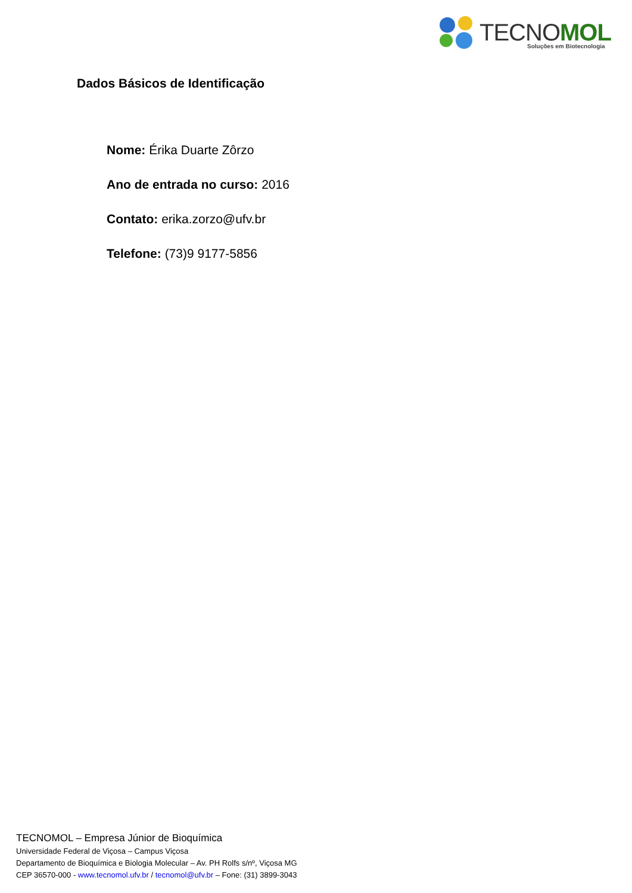TECNOMOL Soluções em Biotecnologia
Dados Básicos de Identificação
Nome: Érika Duarte Zôrzo
Ano de entrada no curso: 2016
Contato: erika.zorzo@ufv.br
Telefone: (73)9 9177-5856
TECNOMOL – Empresa Júnior de Bioquímica
Universidade Federal de Viçosa – Campus Viçosa
Departamento de Bioquímica e Biologia Molecular – Av. PH Rolfs s/nº, Viçosa MG
CEP 36570-000 - www.tecnomol.ufv.br / tecnomol@ufv.br – Fone: (31) 3899-3043